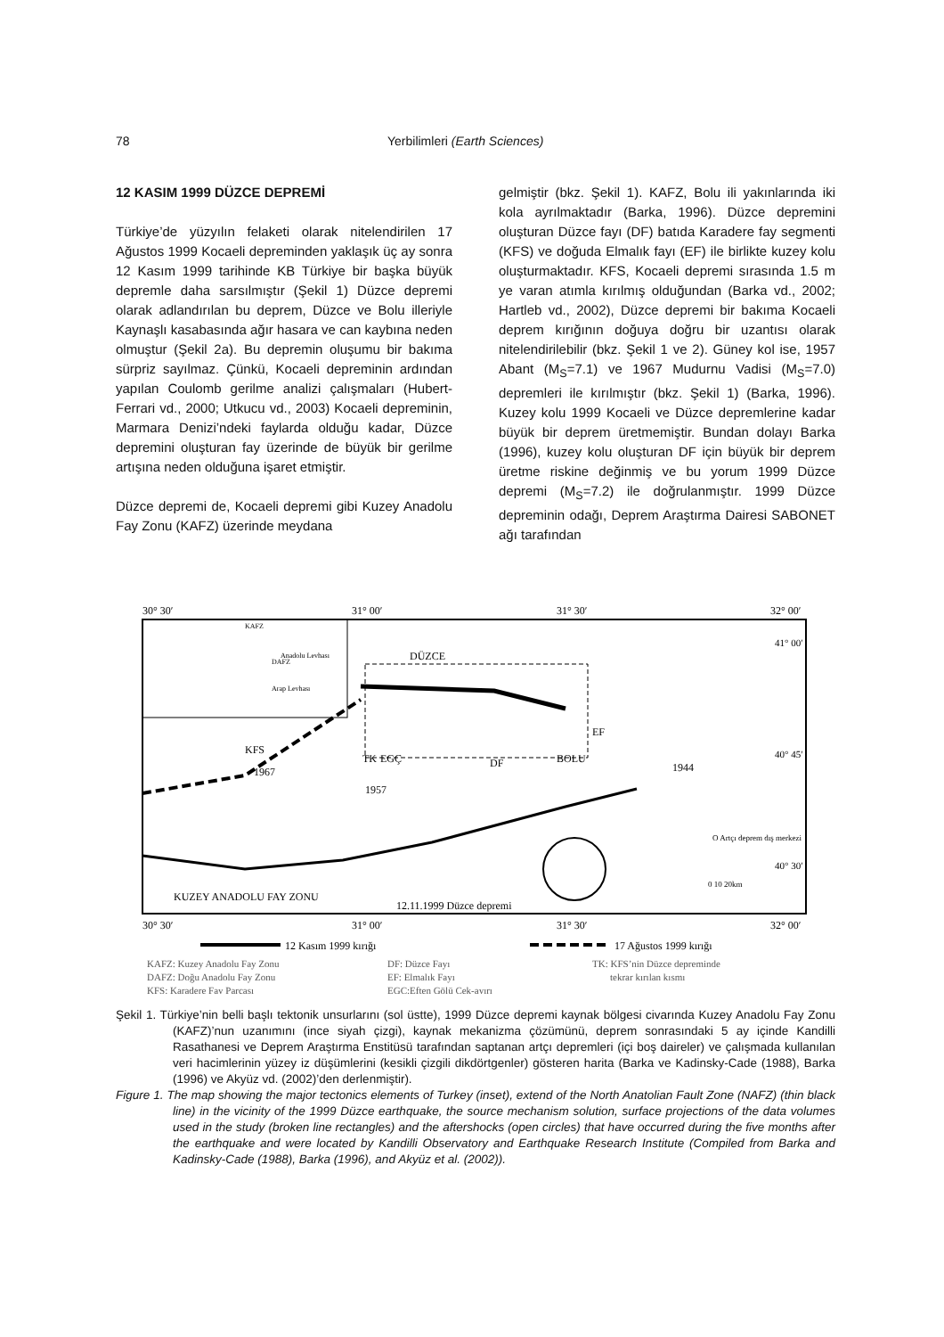78 Yerbilimleri (Earth Sciences)
12 KASIM 1999 DÜZCE DEPREMİ
Türkiye’de yüzyılın felaketi olarak nitelendirilen 17 Ağustos 1999 Kocaeli depreminden yaklaşık üç ay sonra 12 Kasım 1999 tarihinde KB Türkiye bir başka büyük depremle daha sarsılmıştır (Şekil 1) Düzce depremi olarak adlandırılan bu deprem, Düzce ve Bolu illeriyle Kaynaşlı kasabasında ağır hasara ve can kaybına neden olmuştur (Şekil 2a). Bu depremin oluşumu bir bakıma sürpriz sayılmaz. Çünkü, Kocaeli depreminin ardından yapılan Coulomb gerilme analizi çalışmaları (Hubert-Ferrari vd., 2000; Utkucu vd., 2003) Kocaeli depreminin, Marmara Denizi’ndeki faylarda olduğu kadar, Düzce depremini oluşturan fay üzerinde de büyük bir gerilme artışına neden olduğuna işaret etmiştir.
Düzce depremi de, Kocaeli depremi gibi Kuzey Anadolu Fay Zonu (KAFZ) üzerinde meydana
gelmiştir (bkz. Şekil 1). KAFZ, Bolu ili yakınlarında iki kola ayrılmaktadır (Barka, 1996). Düzce depremini oluşturan Düzce fayı (DF) batıda Karadere fay segmenti (KFS) ve doğuda Elmalık fayı (EF) ile birlikte kuzey kolu oluşturmaktadır. KFS, Kocaeli depremi sırasında 1.5 m ye varan atımla kırılmış olduğundan (Barka vd., 2002; Hartleb vd., 2002), Düzce depremi bir bakıma Kocaeli deprem kırığının doğuya doğru bir uzantısı olarak nitelendirilebilir (bkz. Şekil 1 ve 2). Güney kol ise, 1957 Abant (M<sub>S</sub>=7.1) ve 1967 Mudurnu Vadisi (M<sub>S</sub>=7.0) depremleri ile kırılmıştır (bkz. Şekil 1) (Barka, 1996). Kuzey kolu 1999 Kocaeli ve Düzce depremlerine kadar büyük bir deprem üretmemiştir. Bundan dolayı Barka (1996), kuzey kolu oluşturan DF için büyük bir deprem üretme riskine değinmiş ve bu yorum 1999 Düzce depremi (M<sub>S</sub>=7.2) ile doğrulanmıştır. 1999 Düzce depreminin odağı, Deprem Araştırma Dairesi SABONET ağı tarafından
30° 30′
31° 00′
31° 30′
32° 00′
30° 30′
31° 00′
31° 30′
32° 00′
DÜZCE
DF
BOLU
EF
KFS
1967
TK
EGÇ
1957
1944
KUZEY ANADOLU FAY ZONU
12.11.1999 Düzce depremi
O Artçı deprem dış merkezi
0 10 20km
41° 00′
40° 45′
40° 30′
Anadolu Levhası
Arap Levhası
KAFZ
DAFZ
12 Kasım 1999 kırığı
17 Ağustos 1999 kırığı
KAFZ: Kuzey Anadolu Fay Zonu
DAFZ: Doğu Anadolu Fay Zonu
KFS: Karadere Fay Parçası
DF: Düzce Fayı
EF: Elmalık Fayı
EGÇ:Eften Gölü Çek-ayırı
TK: KFS’nin Düzce depreminde
tekrar kırılan kısmı
Şekil 1. Türkiye’nin belli başlı tektonik unsurlarını (sol üstte), 1999 Düzce depremi kaynak bölgesi civarında Kuzey Anadolu Fay Zonu (KAFZ)’nun uzanımını (ince siyah çizgi), kaynak mekanizma çözümünü, deprem sonrasındaki 5 ay içinde Kandilli Rasathanesi ve Deprem Araştırma Enstitüsü tarafından saptanan artçı depremleri (içi boş daireler) ve çalışmada kullanılan veri hacimlerinin yüzey iz düşümlerini (kesikli çizgili dikdörtgenler) gösteren harita (Barka ve Kadinsky-Cade (1988), Barka (1996) ve Akyüz vd. (2002)’den derlenmiştir).
Figure 1. The map showing the major tectonics elements of Turkey (inset), extend of the North Anatolian Fault Zone (NAFZ) (thin black line) in the vicinity of the 1999 Düzce earthquake, the source mechanism solution, surface projections of the data volumes used in the study (broken line rectangles) and the aftershocks (open circles) that have occurred during the five months after the earthquake and were located by Kandilli Observatory and Earthquake Research Institute (Compiled from Barka and Kadinsky-Cade (1988), Barka (1996), and Akyüz et al. (2002)).